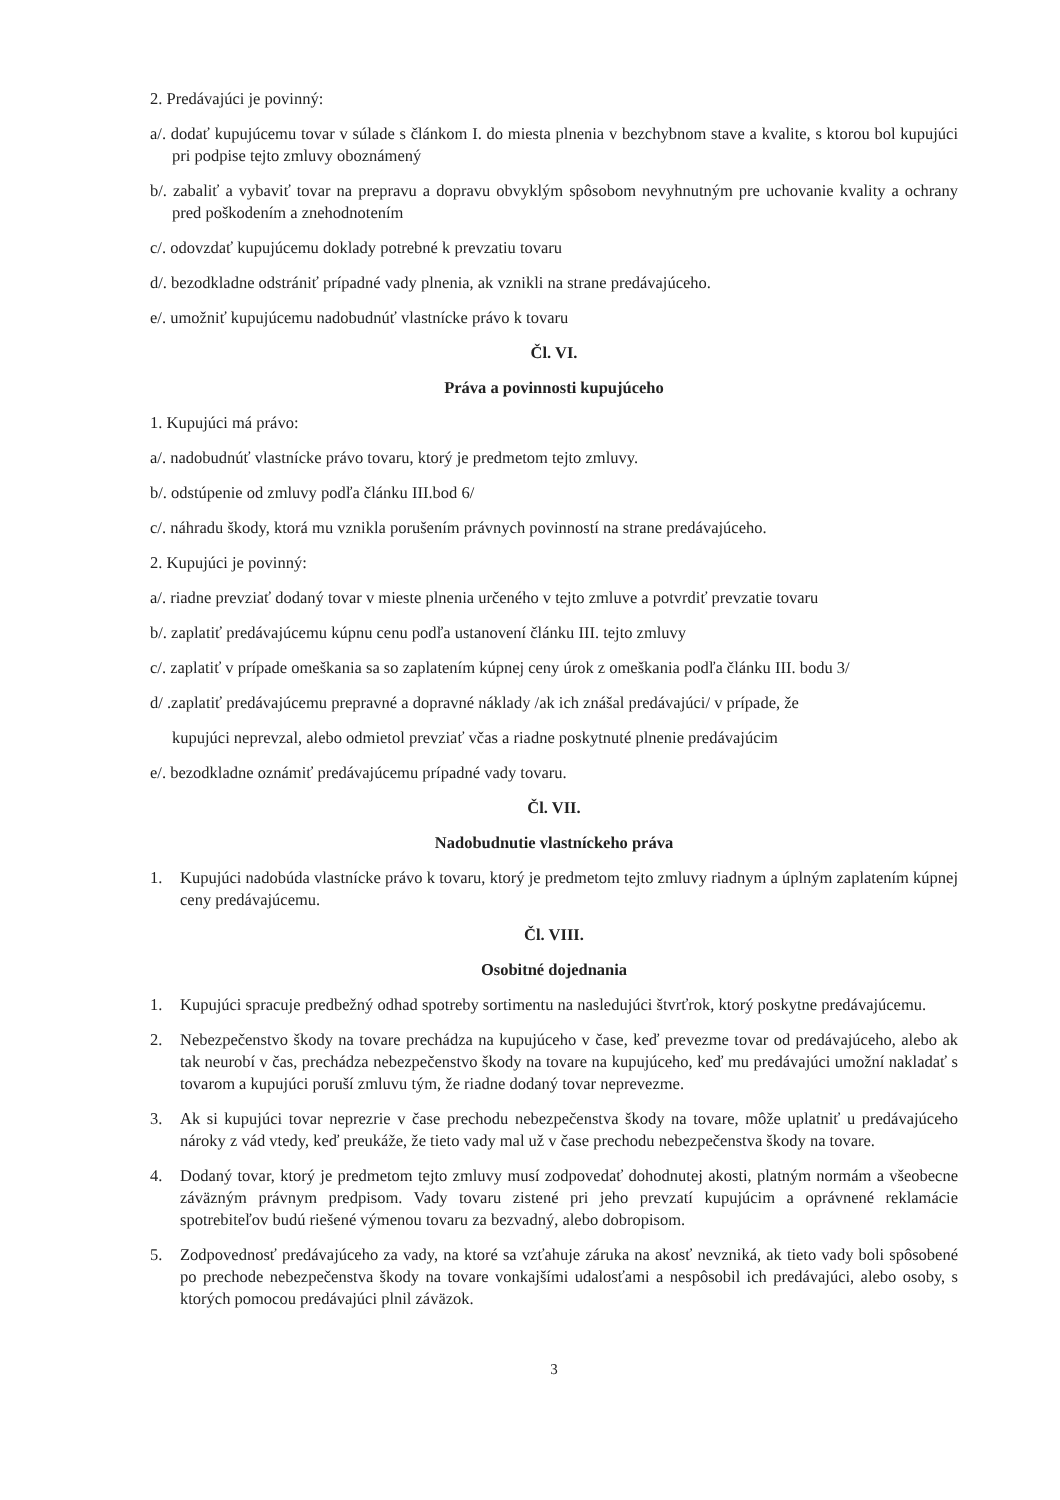2. Predávajúci je povinný:
a/. dodať kupujúcemu tovar v súlade s článkom I. do miesta plnenia v bezchybnom stave a kvalite, s ktorou bol kupujúci pri podpise tejto zmluvy oboznámený
b/. zabaliť a vybaviť tovar na prepravu a dopravu obvyklým spôsobom nevyhnutným pre uchovanie kvality a ochrany pred poškodením a znehodnotením
c/. odovzdať kupujúcemu doklady potrebné k prevzatiu tovaru
d/. bezodkladne odstrániť prípadné vady plnenia, ak vznikli na strane predávajúceho.
e/. umožniť kupujúcemu nadobudnúť vlastnícke právo k tovaru
Čl. VI.
Práva a povinnosti kupujúceho
1. Kupujúci má právo:
a/. nadobudnúť vlastnícke právo tovaru, ktorý je predmetom tejto zmluvy.
b/. odstúpenie od zmluvy podľa článku III.bod 6/
c/. náhradu škody, ktorá mu vznikla porušením právnych povinností na strane predávajúceho.
2. Kupujúci je povinný:
a/. riadne prevziať dodaný tovar v mieste plnenia určeného v tejto zmluve a potvrdiť prevzatie tovaru
b/. zaplatiť predávajúcemu kúpnu cenu podľa ustanovení článku III. tejto zmluvy
c/. zaplatiť v prípade omeškania sa so zaplatením kúpnej ceny úrok z omeškania podľa článku III. bodu 3/
d/ .zaplatiť predávajúcemu prepravné a dopravné náklady /ak ich znášal predávajúci/ v prípade, že
kupujúci neprevzal, alebo odmietol prevziať včas a riadne poskytnuté plnenie predávajúcim
e/. bezodkladne oznámiť predávajúcemu prípadné vady tovaru.
Čl. VII.
Nadobudnutie vlastníckeho práva
1. Kupujúci nadobúda vlastnícke právo k tovaru, ktorý je predmetom tejto zmluvy riadnym a úplným zaplatením kúpnej ceny predávajúcemu.
Čl. VIII.
Osobitné dojednania
1. Kupujúci spracuje predbežný odhad spotreby sortimentu na nasledujúci štvrťrok, ktorý poskytne predávajúcemu.
2. Nebezpečenstvo škody na tovare prechádza na kupujúceho v čase, keď prevezme tovar od predávajúceho, alebo ak tak neurobí v čas, prechádza nebezpečenstvo škody na tovare na kupujúceho, keď mu predávajúci umožní nakladať s tovarom a kupujúci poruší zmluvu tým, že riadne dodaný tovar neprevezme.
3. Ak si kupujúci tovar neprezrie v čase prechodu nebezpečenstva škody na tovare, môže uplatniť u predávajúceho nároky z vád vtedy, keď preukáže, že tieto vady mal už v čase prechodu nebezpečenstva škody na tovare.
4. Dodaný tovar, ktorý je predmetom tejto zmluvy musí zodpovedať dohodnutej akosti, platným normám a všeobecne záväzným právnym predpisom. Vady tovaru zistené pri jeho prevzatí kupujúcim a oprávnené reklamácie spotrebiteľov budú riešené výmenou tovaru za bezvadný, alebo dobropisom.
5. Zodpovednosť predávajúceho za vady, na ktoré sa vzťahuje záruka na akosť nevzniká, ak tieto vady boli spôsobené po prechode nebezpečenstva škody na tovare vonkajšími udalosťami a nespôsobil ich predávajúci, alebo osoby, s ktorých pomocou predávajúci plnil záväzok.
3